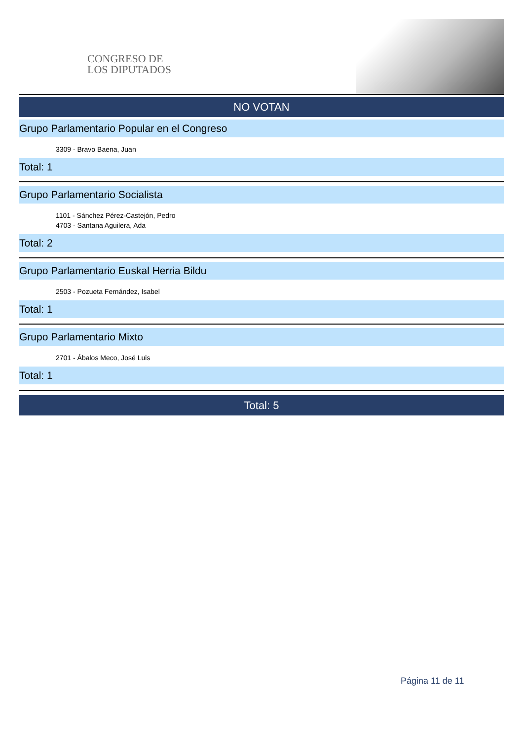CONGRESO DE
LOS DIPUTADOS
NO VOTAN
Grupo Parlamentario Popular en el Congreso
3309 - Bravo Baena, Juan
Total: 1
Grupo Parlamentario Socialista
1101 - Sánchez Pérez-Castejón, Pedro
4703 - Santana Aguilera, Ada
Total: 2
Grupo Parlamentario Euskal Herria Bildu
2503 - Pozueta Fernández, Isabel
Total: 1
Grupo Parlamentario Mixto
2701 - Ábalos Meco, José Luis
Total: 1
Total: 5
Página 11 de 11